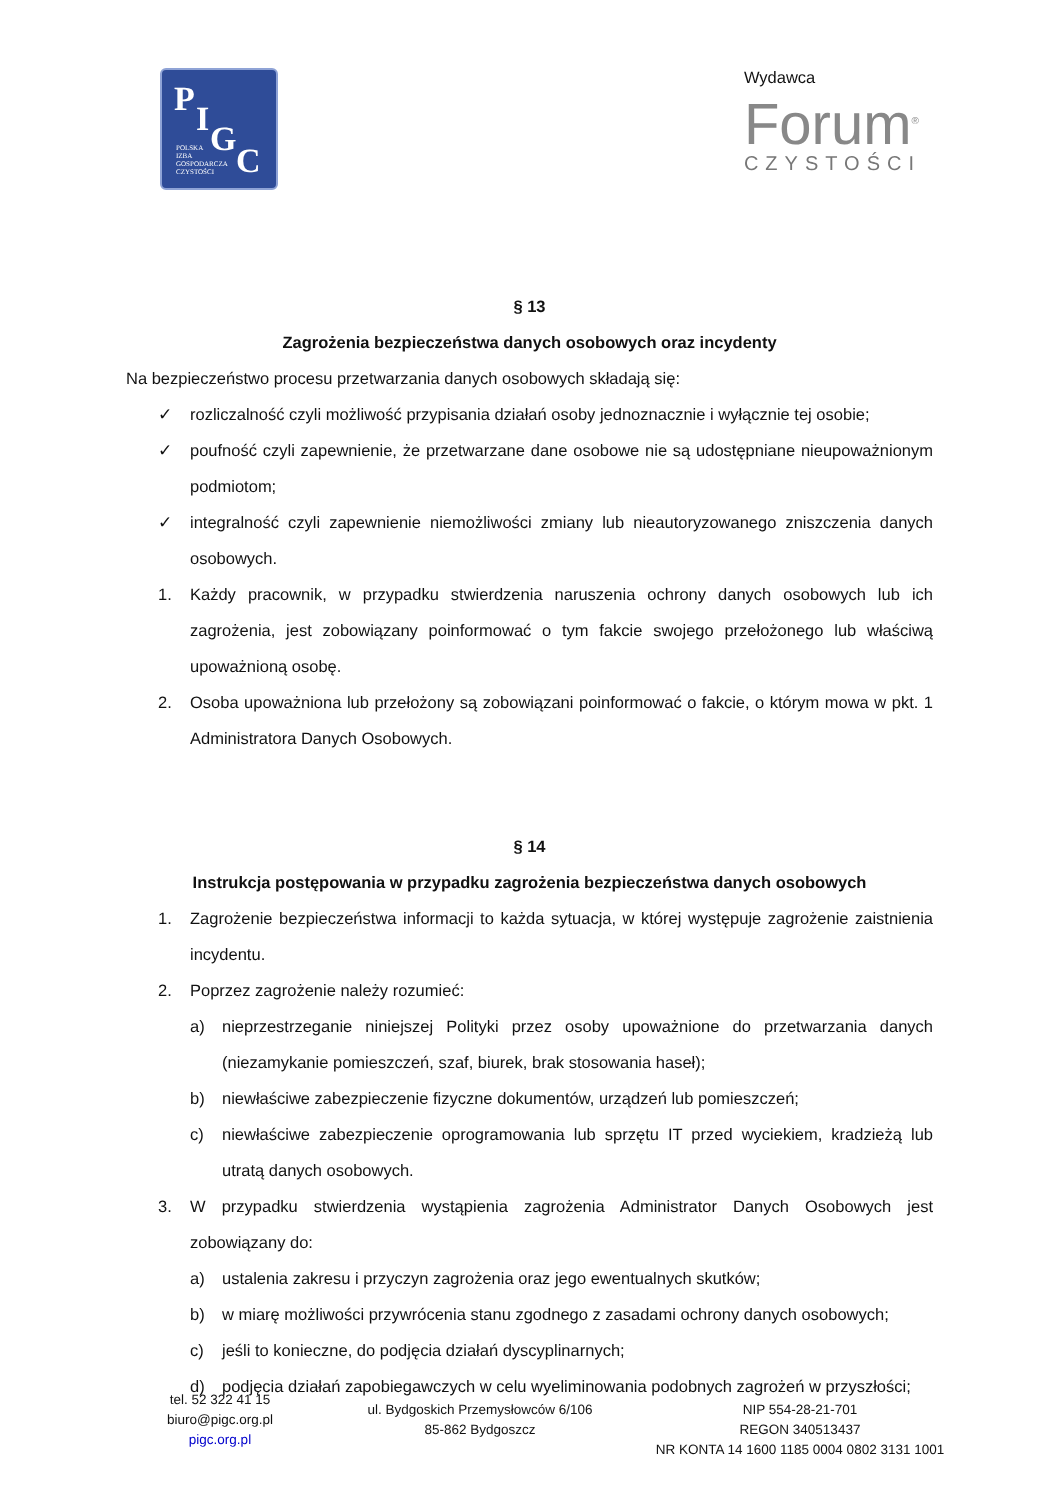P I G
C POLSKA
IZBA
GOSPODARCZA
CZYSTOŚCI
Wydawca
Forum<sup>®</sup>
CZYSTOŚCI
§ 13
Zagrożenia bezpieczeństwa danych osobowych oraz incydenty
Na bezpieczeństwo procesu przetwarzania danych osobowych składają się:
✓ rozliczalność czyli możliwość przypisania działań osoby jednoznacznie i wyłącznie tej osobie;
✓ poufność czyli zapewnienie, że przetwarzane dane osobowe nie są udostępniane nieupoważnionym podmiotom;
✓ integralność czyli zapewnienie niemożliwości zmiany lub nieautoryzowanego zniszczenia danych osobowych.
1. Każdy pracownik, w przypadku stwierdzenia naruszenia ochrony danych osobowych lub ich zagrożenia, jest zobowiązany poinformować o tym fakcie swojego przełożonego lub właściwą upoważnioną osobę.
2. Osoba upoważniona lub przełożony są zobowiązani poinformować o fakcie, o którym mowa w pkt. 1 Administratora Danych Osobowych.
§ 14
Instrukcja postępowania w przypadku zagrożenia bezpieczeństwa danych osobowych
1. Zagrożenie bezpieczeństwa informacji to każda sytuacja, w której występuje zagrożenie zaistnienia incydentu.
2. Poprzez zagrożenie należy rozumieć:
a) nieprzestrzeganie niniejszej Polityki przez osoby upoważnione do przetwarzania danych (niezamykanie pomieszczeń, szaf, biurek, brak stosowania haseł);
b) niewłaściwe zabezpieczenie fizyczne dokumentów, urządzeń lub pomieszczeń;
c) niewłaściwe zabezpieczenie oprogramowania lub sprzętu IT przed wyciekiem, kradzieżą lub utratą danych osobowych.
3. W przypadku stwierdzenia wystąpienia zagrożenia Administrator Danych Osobowych jest zobowiązany do:
a) ustalenia zakresu i przyczyn zagrożenia oraz jego ewentualnych skutków;
b) w miarę możliwości przywrócenia stanu zgodnego z zasadami ochrony danych osobowych;
c) jeśli to konieczne, do podjęcia działań dyscyplinarnych;
d) podjęcia działań zapobiegawczych w celu wyeliminowania podobnych zagrożeń w przyszłości;
tel. 52 322 41 15
biuro@pigc.org.pl
pigc.org.pl
ul. Bydgoskich Przemysłowców 6/106
85-862 Bydgoszcz
NIP 554-28-21-701
REGON 340513437
NR KONTA 14 1600 1185 0004 0802 3131 1001